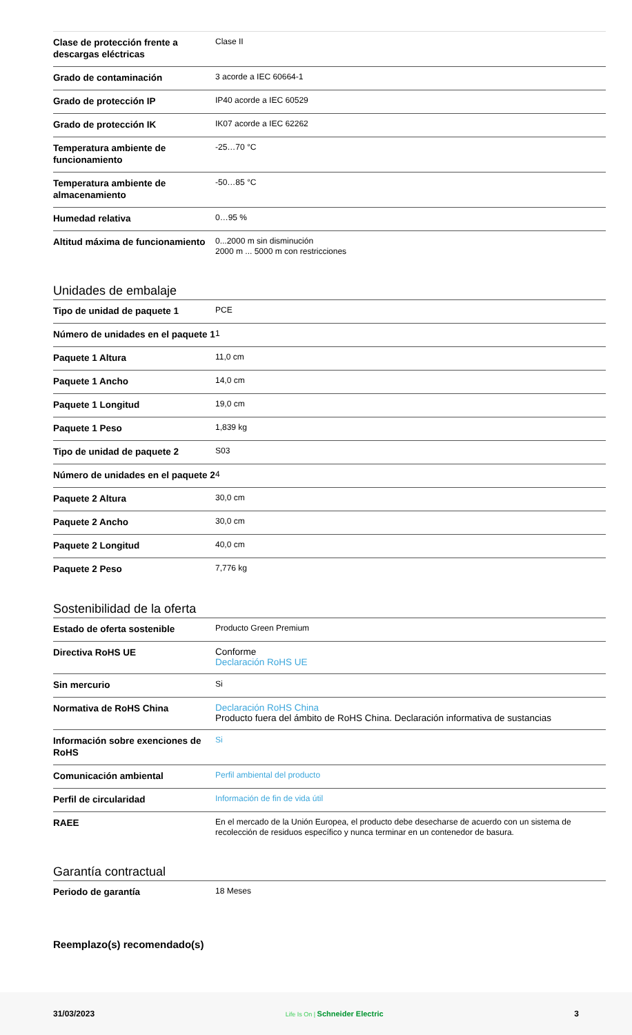| Clase de protección frente a descargas eléctricas | Clase II |
| Grado de contaminación | 3 acorde a IEC 60664-1 |
| Grado de protección IP | IP40 acorde a IEC 60529 |
| Grado de protección IK | IK07 acorde a IEC 62262 |
| Temperatura ambiente de funcionamiento | -25…70 °C |
| Temperatura ambiente de almacenamiento | -50…85 °C |
| Humedad relativa | 0…95 % |
| Altitud máxima de funcionamiento | 0...2000 m sin disminución 2000 m ... 5000 m con restricciones |
Unidades de embalaje
| Tipo de unidad de paquete 1 | PCE |
| Número de unidades en el paquete 1 | 1 |
| Paquete 1 Altura | 11,0 cm |
| Paquete 1 Ancho | 14,0 cm |
| Paquete 1 Longitud | 19,0 cm |
| Paquete 1 Peso | 1,839 kg |
| Tipo de unidad de paquete 2 | S03 |
| Número de unidades en el paquete 2 | 4 |
| Paquete 2 Altura | 30,0 cm |
| Paquete 2 Ancho | 30,0 cm |
| Paquete 2 Longitud | 40,0 cm |
| Paquete 2 Peso | 7,776 kg |
Sostenibilidad de la oferta
| Estado de oferta sostenible | Producto Green Premium |
| Directiva RoHS UE | Conforme Declaración RoHS UE |
| Sin mercurio | Si |
| Normativa de RoHS China | Declaración RoHS China Producto fuera del ámbito de RoHS China. Declaración informativa de sustancias |
| Información sobre exenciones de RoHS | Si |
| Comunicación ambiental | Perfil ambiental del producto |
| Perfil de circularidad | Información de fin de vida útil |
| RAEE | En el mercado de la Unión Europea, el producto debe desecharse de acuerdo con un sistema de recolección de residuos específico y nunca terminar en un contenedor de basura. |
Garantía contractual
| Periodo de garantía | 18 Meses |
Reemplazo(s) recomendado(s)
31/03/2023 Life Is On | Schneider Electric 3